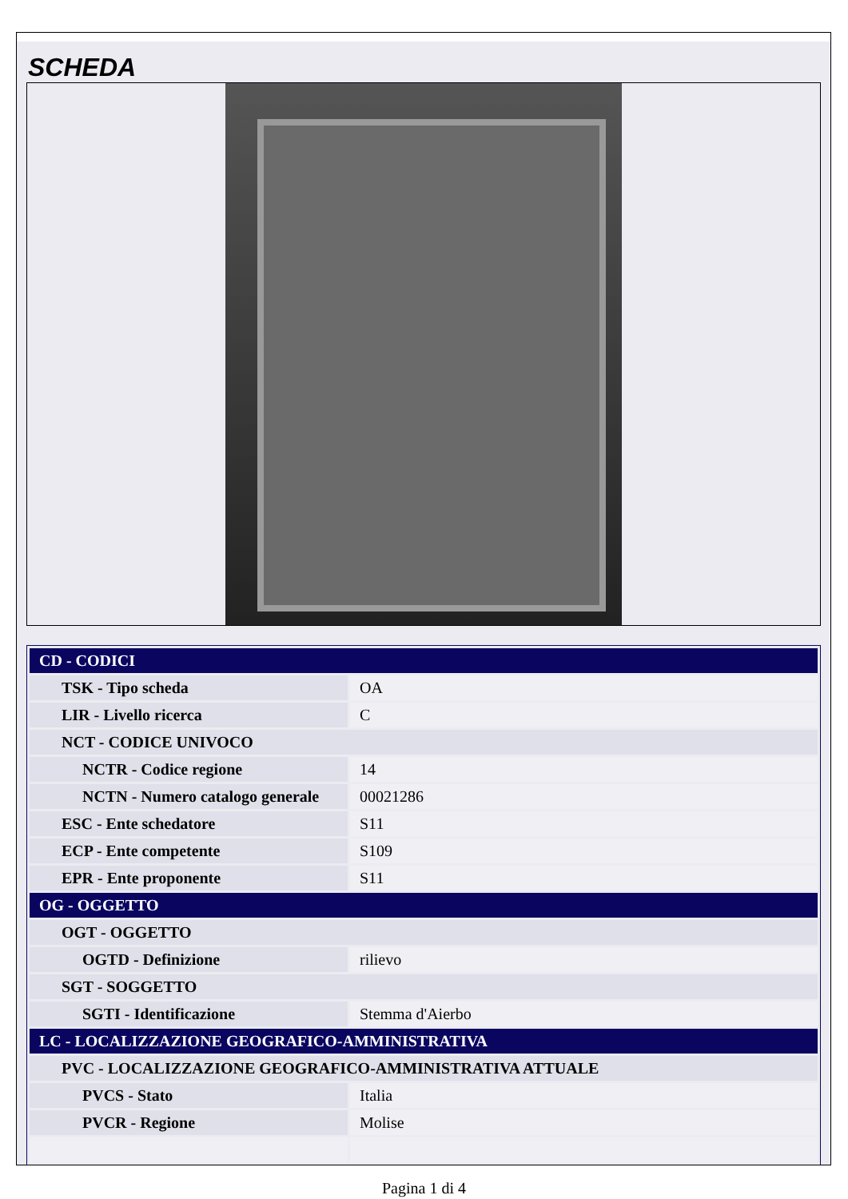SCHEDA
| CD - CODICI | |
| TSK - Tipo scheda | OA |
| LIR - Livello ricerca | C |
| NCT - CODICE UNIVOCO | |
| NCTR - Codice regione | 14 |
| NCTN - Numero catalogo generale | 00021286 |
| ESC - Ente schedatore | S11 |
| ECP - Ente competente | S109 |
| EPR - Ente proponente | S11 |
| OG - OGGETTO | |
| OGT - OGGETTO | |
| OGTD - Definizione | rilievo |
| SGT - SOGGETTO | |
| SGTI - Identificazione | Stemma d'Aierbo |
| LC - LOCALIZZAZIONE GEOGRAFICO-AMMINISTRATIVA | |
| PVC - LOCALIZZAZIONE GEOGRAFICO-AMMINISTRATIVA ATTUALE | |
| PVCS - Stato | Italia |
| PVCR - Regione | Molise |
Pagina 1 di 4